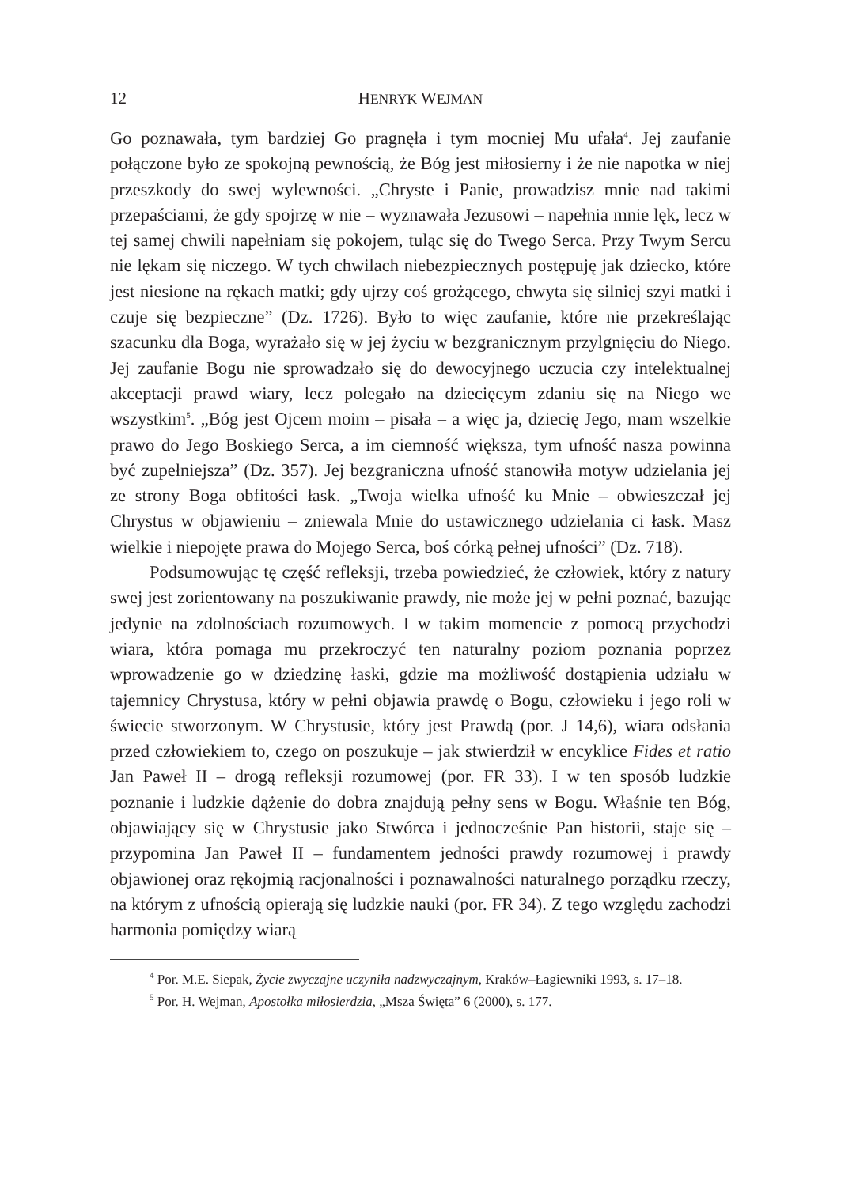12 HENRYK WEJMAN
Go poznawała, tym bardziej Go pragnęła i tym mocniej Mu ufała<sup>4</sup>. Jej zaufanie połączone było ze spokojną pewnością, że Bóg jest miłosierny i że nie napotka w niej przeszkody do swej wylewności. „Chryste i Panie, prowadzisz mnie nad takimi przepaściami, że gdy spojrzę w nie – wyznawała Jezusowi – napełnia mnie lęk, lecz w tej samej chwili napełniam się pokojem, tuląc się do Twego Serca. Przy Twym Sercu nie lękam się niczego. W tych chwilach niebezpiecznych postępuję jak dziecko, które jest niesione na rękach matki; gdy ujrzy coś grożącego, chwyta się silniej szyi matki i czuje się bezpieczne” (Dz. 1726). Było to więc zaufanie, które nie przekreślając szacunku dla Boga, wyrażało się w jej życiu w bezgranicznym przylgnięciu do Niego. Jej zaufanie Bogu nie sprowadzało się do dewocyjnego uczucia czy intelektualnej akceptacji prawd wiary, lecz polegało na dziecięcym zdaniu się na Niego we wszystkim<sup>5</sup>. „Bóg jest Ojcem moim – pisała – a więc ja, dziecię Jego, mam wszelkie prawo do Jego Boskiego Serca, a im ciemność większa, tym ufność nasza powinna być zupełniejsza” (Dz. 357). Jej bezgraniczna ufność stanowiła motyw udzielania jej ze strony Boga obfitości łask. „Twoja wielka ufność ku Mnie – obwieszczał jej Chrystus w objawieniu – zniewala Mnie do ustawicznego udzielania ci łask. Masz wielkie i niepojęte prawa do Mojego Serca, boś córką pełnej ufności” (Dz. 718).
Podsumowując tę część refleksji, trzeba powiedzieć, że człowiek, który z natury swej jest zorientowany na poszukiwanie prawdy, nie może jej w pełni poznać, bazując jedynie na zdolnościach rozumowych. I w takim momencie z pomocą przychodzi wiara, która pomaga mu przekroczyć ten naturalny poziom poznania poprzez wprowadzenie go w dziedzinę łaski, gdzie ma możliwość dostąpienia udziału w tajemnicy Chrystusa, który w pełni objawia prawdę o Bogu, człowieku i jego roli w świecie stworzonym. W Chrystusie, który jest Prawdą (por. J 14,6), wiara odsłania przed człowiekiem to, czego on poszukuje – jak stwierdził w encyklice Fides et ratio Jan Paweł II – drogą refleksji rozumowej (por. FR 33). I w ten sposób ludzkie poznanie i ludzkie dążenie do dobra znajdują pełny sens w Bogu. Właśnie ten Bóg, objawiający się w Chrystusie jako Stwórca i jednocześnie Pan historii, staje się – przypomina Jan Paweł II – fundamentem jedności prawdy rozumowej i prawdy objawionej oraz rękojmią racjonalności i poznawalności naturalnego porządku rzeczy, na którym z ufnością opierają się ludzkie nauki (por. FR 34). Z tego względu zachodzi harmonia pomiędzy wiarą
<sup>4</sup> Por. M.E. Siepak, Życie zwyczajne uczyniła nadzwyczajnym, Kraków–Łagiewniki 1993, s. 17–18.
<sup>5</sup> Por. H. Wejman, Apostołka miłosierdzia, „Msza Święta” 6 (2000), s. 177.